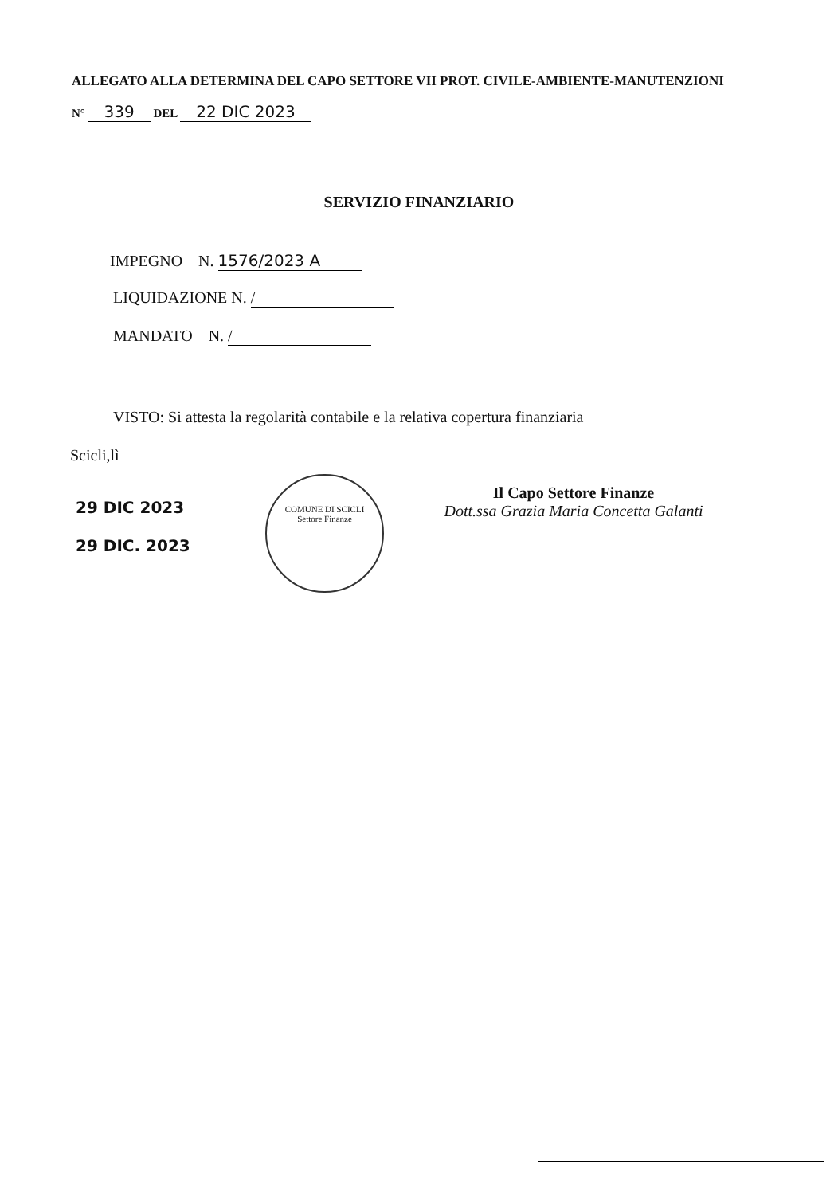ALLEGATO ALLA DETERMINA DEL CAPO SETTORE VII PROT. CIVILE-AMBIENTE-MANUTENZIONI
N° 339 DEL 22 DIC 2023
SERVIZIO FINANZIARIO
IMPEGNO N. 1576/2023 A
LIQUIDAZIONE N. /
MANDATO N. /
VISTO: Si attesta la regolarità contabile e la relativa copertura finanziaria
Scicli,lì
29 DIC 2023
29 DIC. 2023
COMUNE DI SCICLI
Settore Finanze
Il Capo Settore Finanze
Dott.ssa Grazia Maria Concetta Galanti